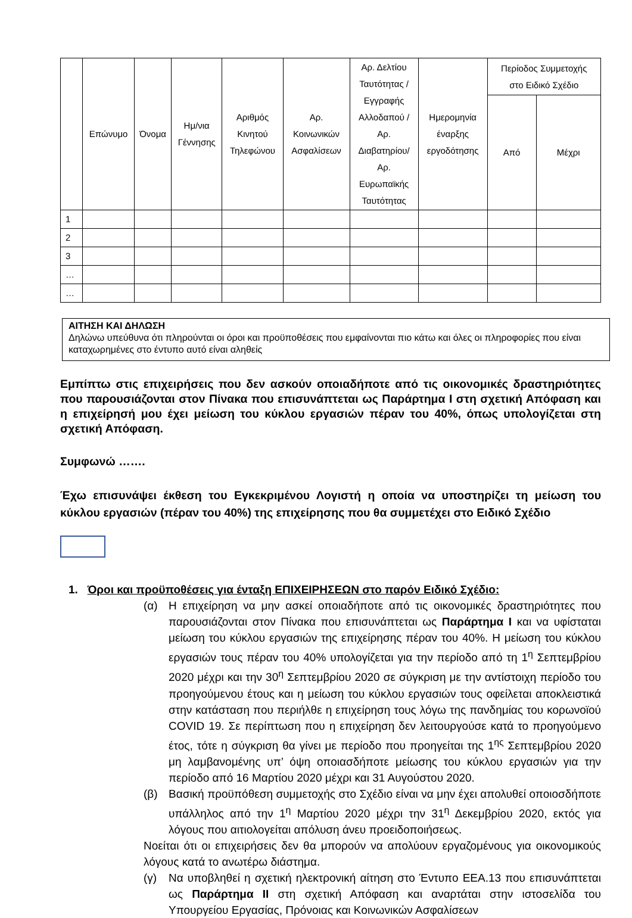| | Επώνυμο | Όνομα | Ημ/νια Γέννησης | Αριθμός Κινητού Τηλεφώνου | Αρ. Κοινωνικών Ασφαλίσεων | Αρ. Δελτίου Ταυτότητας / Εγγραφής Αλλοδαπού / Αρ. Διαβατηρίου/ Αρ. Ευρωπαϊκής Ταυτότητας | Ημερομηνία έναρξης εργοδότησης | Περίοδος Συμμετοχής στο Ειδικό Σχέδιο | |
| --- | --- | --- | --- | --- | --- | --- | --- | --- | --- |
| | | | | | | | | Από | Μέχρι |
| 1 | | | | | | | | | |
| 2 | | | | | | | | | |
| 3 | | | | | | | | | |
| … | | | | | | | | | |
| … | | | | | | | | | |
ΑΙΤΗΣΗ ΚΑΙ ΔΗΛΩΣΗ
Δηλώνω υπεύθυνα ότι πληρούνται οι όροι και προϋποθέσεις που εμφαίνονται πιο κάτω και όλες οι πληροφορίες που είναι καταχωρημένες στο έντυπο αυτό είναι αληθείς
Εμπίπτω στις επιχειρήσεις που δεν ασκούν οποιαδήποτε από τις οικονομικές δραστηριότητες που παρουσιάζονται στον Πίνακα που επισυνάπτεται ως Παράρτημα Ι στη σχετική Απόφαση και η επιχείρησή μου έχει μείωση του κύκλου εργασιών πέραν του 40%, όπως υπολογίζεται στη σχετική Απόφαση.
Συμφωνώ …….
Έχω επισυνάψει έκθεση του Εγκεκριμένου Λογιστή η οποία να υποστηρίζει τη μείωση του κύκλου εργασιών (πέραν του 40%) της επιχείρησης που θα συμμετέχει στο Ειδικό Σχέδιο
1. Όροι και προϋποθέσεις για ένταξη ΕΠΙΧΕΙΡΗΣΕΩΝ στο παρόν Ειδικό Σχέδιο:
(α) Η επιχείρηση να μην ασκεί οποιαδήποτε από τις οικονομικές δραστηριότητες που παρουσιάζονται στον Πίνακα που επισυνάπτεται ως Παράρτημα Ι και να υφίσταται μείωση του κύκλου εργασιών της επιχείρησης πέραν του 40%. Η μείωση του κύκλου εργασιών τους πέραν του 40% υπολογίζεται για την περίοδο από τη 1<sup>η</sup> Σεπτεμβρίου 2020 μέχρι και την 30<sup>η</sup> Σεπτεμβρίου 2020 σε σύγκριση με την αντίστοιχη περίοδο του προηγούμενου έτους και η μείωση του κύκλου εργασιών τους οφείλεται αποκλειστικά στην κατάσταση που περιήλθε η επιχείρηση τους λόγω της πανδημίας του κορωνοϊού COVID 19. Σε περίπτωση που η επιχείρηση δεν λειτουργούσε κατά το προηγούμενο έτος, τότε η σύγκριση θα γίνει με περίοδο που προηγείται της 1<sup>ης</sup> Σεπτεμβρίου 2020 μη λαμβανομένης υπ’ όψη οποιασδήποτε μείωσης του κύκλου εργασιών για την περίοδο από 16 Μαρτίου 2020 μέχρι και 31 Αυγούστου 2020.
(β) Βασική προϋπόθεση συμμετοχής στο Σχέδιο είναι να μην έχει απολυθεί οποιοσδήποτε υπάλληλος από την 1<sup>η</sup> Μαρτίου 2020 μέχρι την 31<sup>η</sup> Δεκεμβρίου 2020, εκτός για λόγους που αιτιολογείται απόλυση άνευ προειδοποιήσεως.
Νοείται ότι οι επιχειρήσεις δεν θα μπορούν να απολύουν εργαζομένους για οικονομικούς λόγους κατά το ανωτέρω διάστημα.
(γ) Να υποβληθεί η σχετική ηλεκτρονική αίτηση στο Έντυπο ΕΕΑ.13 που επισυνάπτεται ως Παράρτημα ΙΙ στη σχετική Απόφαση και αναρτάται στην ιστοσελίδα του Υπουργείου Εργασίας, Πρόνοιας και Κοινωνικών Ασφαλίσεων